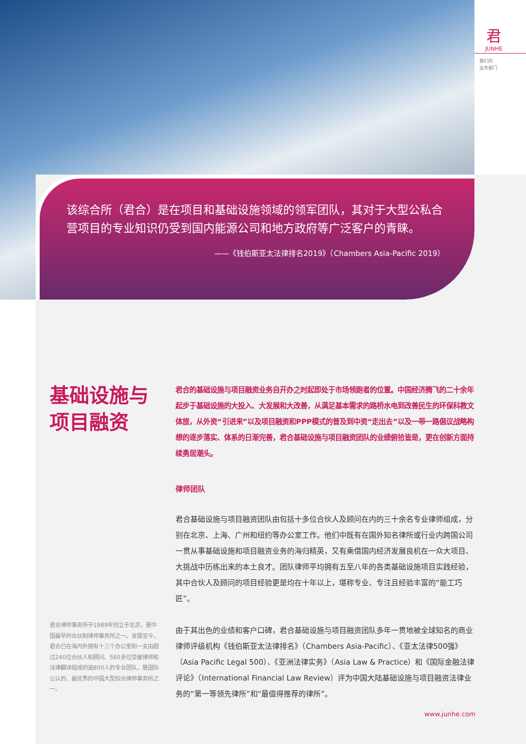君
JUNHE
我们的
业务部门
该综合所（君合）是在项目和基础设施领域的领军团队，其对于大型公私合营项目的专业知识仍受到国内能源公司和地方政府等广泛客户的青睐。
——《钱伯斯亚太法律排名2019》（Chambers Asia-Pacific 2019）
基础设施与
项目融资
君合的基础设施与项目融资业务自开办之时起即处于市场领跑者的位置。中国经济腾飞的二十余年起步于基础设施的大投入、大发展和大改善，从满足基本需求的路桥水电到改善民生的环保科教文体旅，从外资“引进来”以及项目融资和PPP模式的普及到中资“走出去”以及一带一路倡议战略构想的逐步落实、体系的日渐完善，君合基础设施与项目融资团队的业绩俯拾皆是，更在创新方面持续勇居潮头。
律师团队
君合基础设施与项目融资团队由包括十多位合伙人及顾问在内的三十余名专业律师组成，分别在北京、上海、广州和纽约等办公室工作。他们中既有在国外知名律所或行业内跨国公司一贯从事基础设施和项目融资业务的海归精英，又有乘借国内经济发展良机在一众大项目、大挑战中历练出来的本土良才。团队律师平均拥有五至八年的各类基础设施项目实践经验，其中合伙人及顾问的项目经验更是均在十年以上，堪称专业、专注且经验丰富的“能工巧匠”。
由于其出色的业绩和客户口碑，君合基础设施与项目融资团队多年一贯地被全球知名的商业律师评级机构《钱伯斯亚太法律排名》（Chambers Asia-Pacific）、《亚太法律500强》（Asia Pacific Legal 500）、《亚洲法律实务》（Asia Law & Practice）和《国际金融法律评论》（International Financial Law Review）评为中国大陆基础设施与项目融资法律业务的“第一等领先律所”和“最值得推荐的律所”。
君合律师事务所于1989年创立于北京，是中国最早的合伙制律师事务所之一。发展至今，君合已在海内外拥有十三个办公室和一支由超过240位合伙人和顾问、560多位受雇律师和法律翻译组成的逾800人的专业团队，是国际公认的、最优秀的中国大型综合律师事务所之一。
www.junhe.com